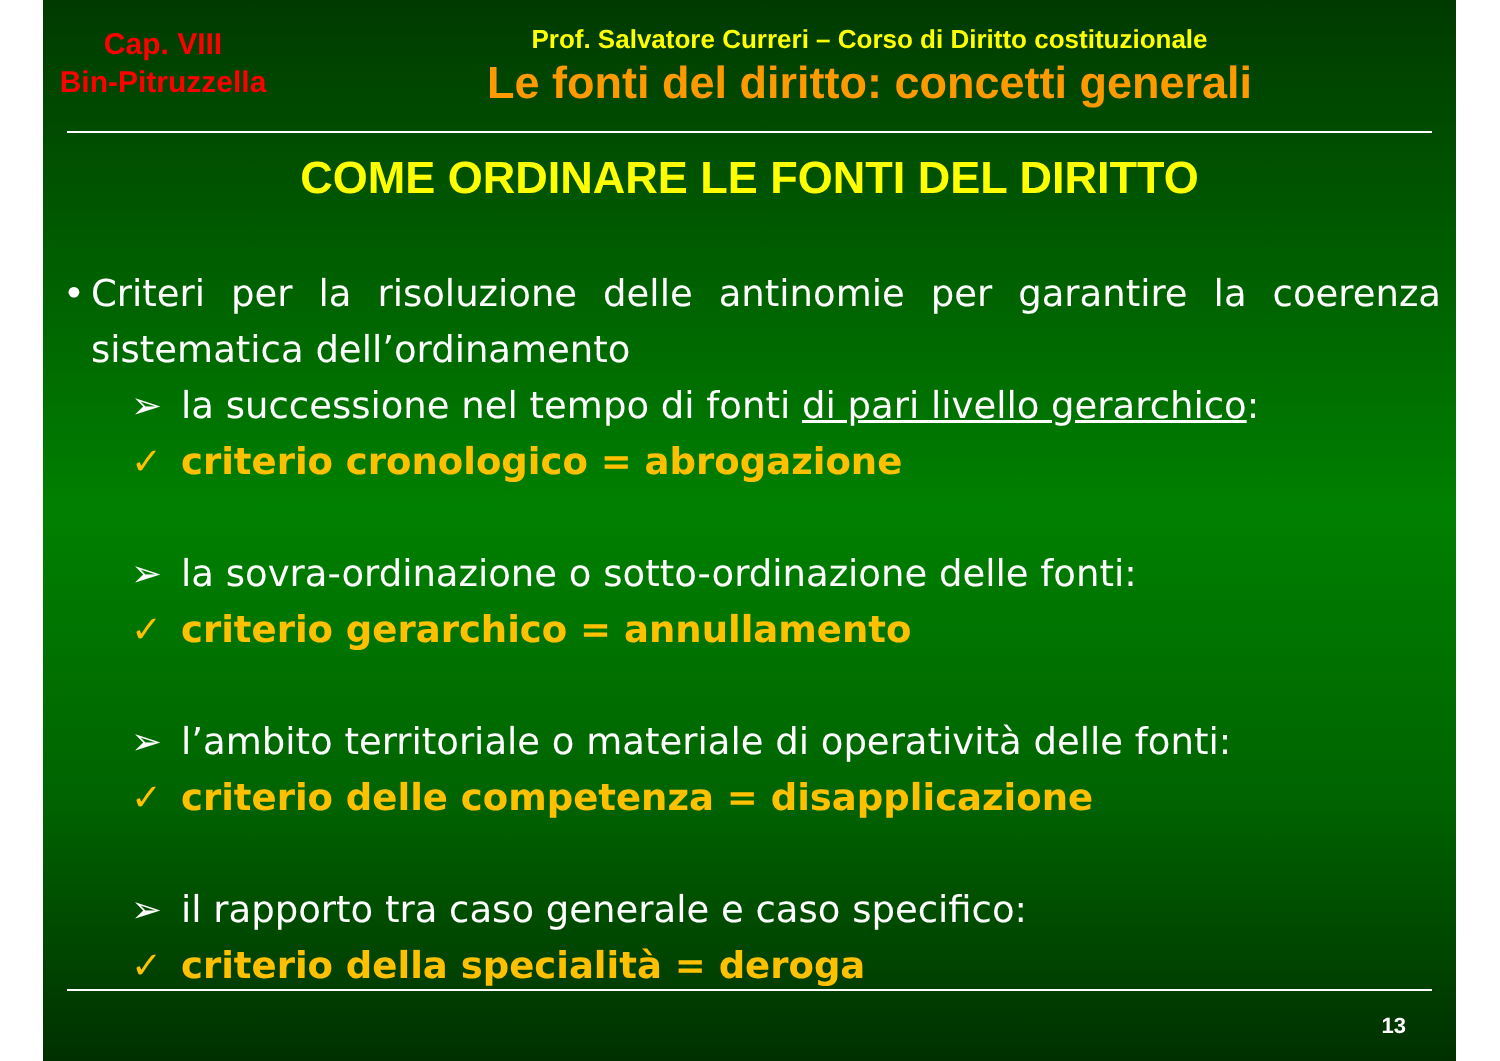Cap. VIII
Bin-Pitruzzella
Prof. Salvatore Curreri – Corso di Diritto costituzionale
Le fonti del diritto: concetti generali
COME ORDINARE LE FONTI DEL DIRITTO
• Criteri per la risoluzione delle antinomie per garantire la coerenza sistematica dell’ordinamento
➢ la successione nel tempo di fonti di pari livello gerarchico:
✓ criterio cronologico = abrogazione
➢ la sovra-ordinazione o sotto-ordinazione delle fonti:
✓ criterio gerarchico = annullamento
➢ l’ambito territoriale o materiale di operatività delle fonti:
✓ criterio delle competenza = disapplicazione
➢ il rapporto tra caso generale e caso specifico:
✓ criterio della specialità = deroga
13